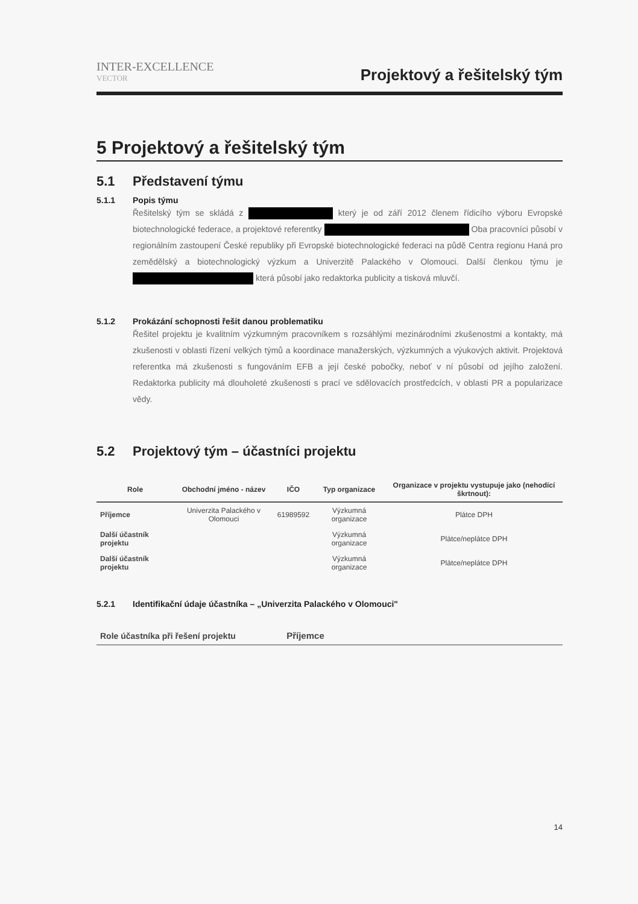INTER-EXCELLENCE
VECTOR
Projektový a řešitelský tým
5 Projektový a řešitelský tým
5.1 Představení týmu
5.1.1 Popis týmu
Řešitelský tým se skládá z který je od září 2012 členem řídicího výboru Evropské biotechnologické federace, a projektové referentky Oba pracovníci působí v regionálním zastoupení České republiky při Evropské biotechnologické federaci na půdě Centra regionu Haná pro zemědělský a biotechnologický výzkum a Univerzitě Palackého v Olomouci. Další členkou týmu je která působí jako redaktorka publicity a tisková mluvčí.
5.1.2 Prokázání schopnosti řešit danou problematiku
Řešitel projektu je kvalitním výzkumným pracovníkem s rozsáhlými mezinárodními zkušenostmi a kontakty, má zkušenosti v oblasti řízení velkých týmů a koordinace manažerských, výzkumných a výukových aktivit. Projektová referentka má zkušenosti s fungováním EFB a její české pobočky, neboť v ní působí od jejího založení. Redaktorka publicity má dlouholeté zkušenosti s prací ve sdělovacích prostředcích, v oblasti PR a popularizace vědy.
5.2 Projektový tým – účastníci projektu
| Role | Obchodní jméno - název | IČO | Typ organizace | Organizace v projektu vystupuje jako (nehodící škrtnout): |
| --- | --- | --- | --- | --- |
| Příjemce | Univerzita Palackého v Olomouci | 61989592 | Výzkumná organizace | Plátce DPH |
| Další účastník projektu | | | Výzkumná organizace | Plátce/neplátce DPH |
| Další účastník projektu | | | Výzkumná organizace | Plátce/neplátce DPH |
5.2.1 Identifikační údaje účastníka – „Univerzita Palackého v Olomouci"
| Role účastníka při řešení projektu | Příjemce |
14